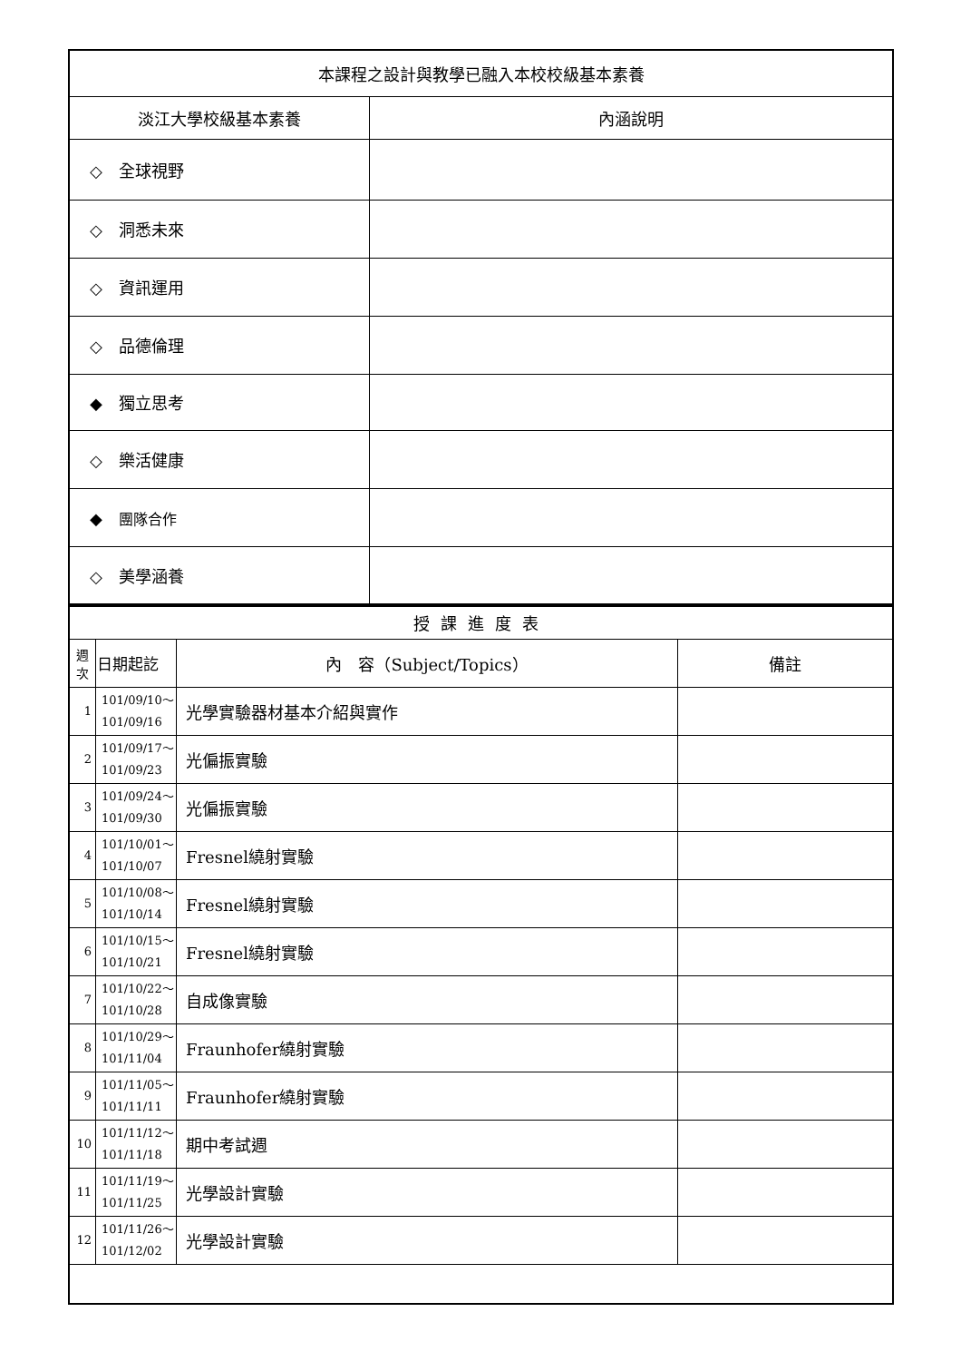| 本課程之設計與教學已融入本校校級基本素養 | |
| 淡江大學校級基本素養 | 內涵說明 |
| ◇ 全球視野 | |
| ◇ 洞悉未來 | |
| ◇ 資訊運用 | |
| ◇ 品德倫理 | |
| ◆ 獨立思考 | |
| ◇ 樂活健康 | |
| ◆ 團隊合作 | |
| ◇ 美學涵養 | |
| 授課進度表 | | | |
| 週 次 | 日期起訖 | 內 容（Subject/Topics） | 備註 |
| 1 | 101/09/10～ 101/09/16 | 光學實驗器材基本介紹與實作 | |
| 2 | 101/09/17～ 101/09/23 | 光偏振實驗 | |
| 3 | 101/09/24～ 101/09/30 | 光偏振實驗 | |
| 4 | 101/10/01～ 101/10/07 | Fresnel繞射實驗 | |
| 5 | 101/10/08～ 101/10/14 | Fresnel繞射實驗 | |
| 6 | 101/10/15～ 101/10/21 | Fresnel繞射實驗 | |
| 7 | 101/10/22～ 101/10/28 | 自成像實驗 | |
| 8 | 101/10/29～ 101/11/04 | Fraunhofer繞射實驗 | |
| 9 | 101/11/05～ 101/11/11 | Fraunhofer繞射實驗 | |
| 10 | 101/11/12～ 101/11/18 | 期中考試週 | |
| 11 | 101/11/19～ 101/11/25 | 光學設計實驗 | |
| 12 | 101/11/26～ 101/12/02 | 光學設計實驗 | |